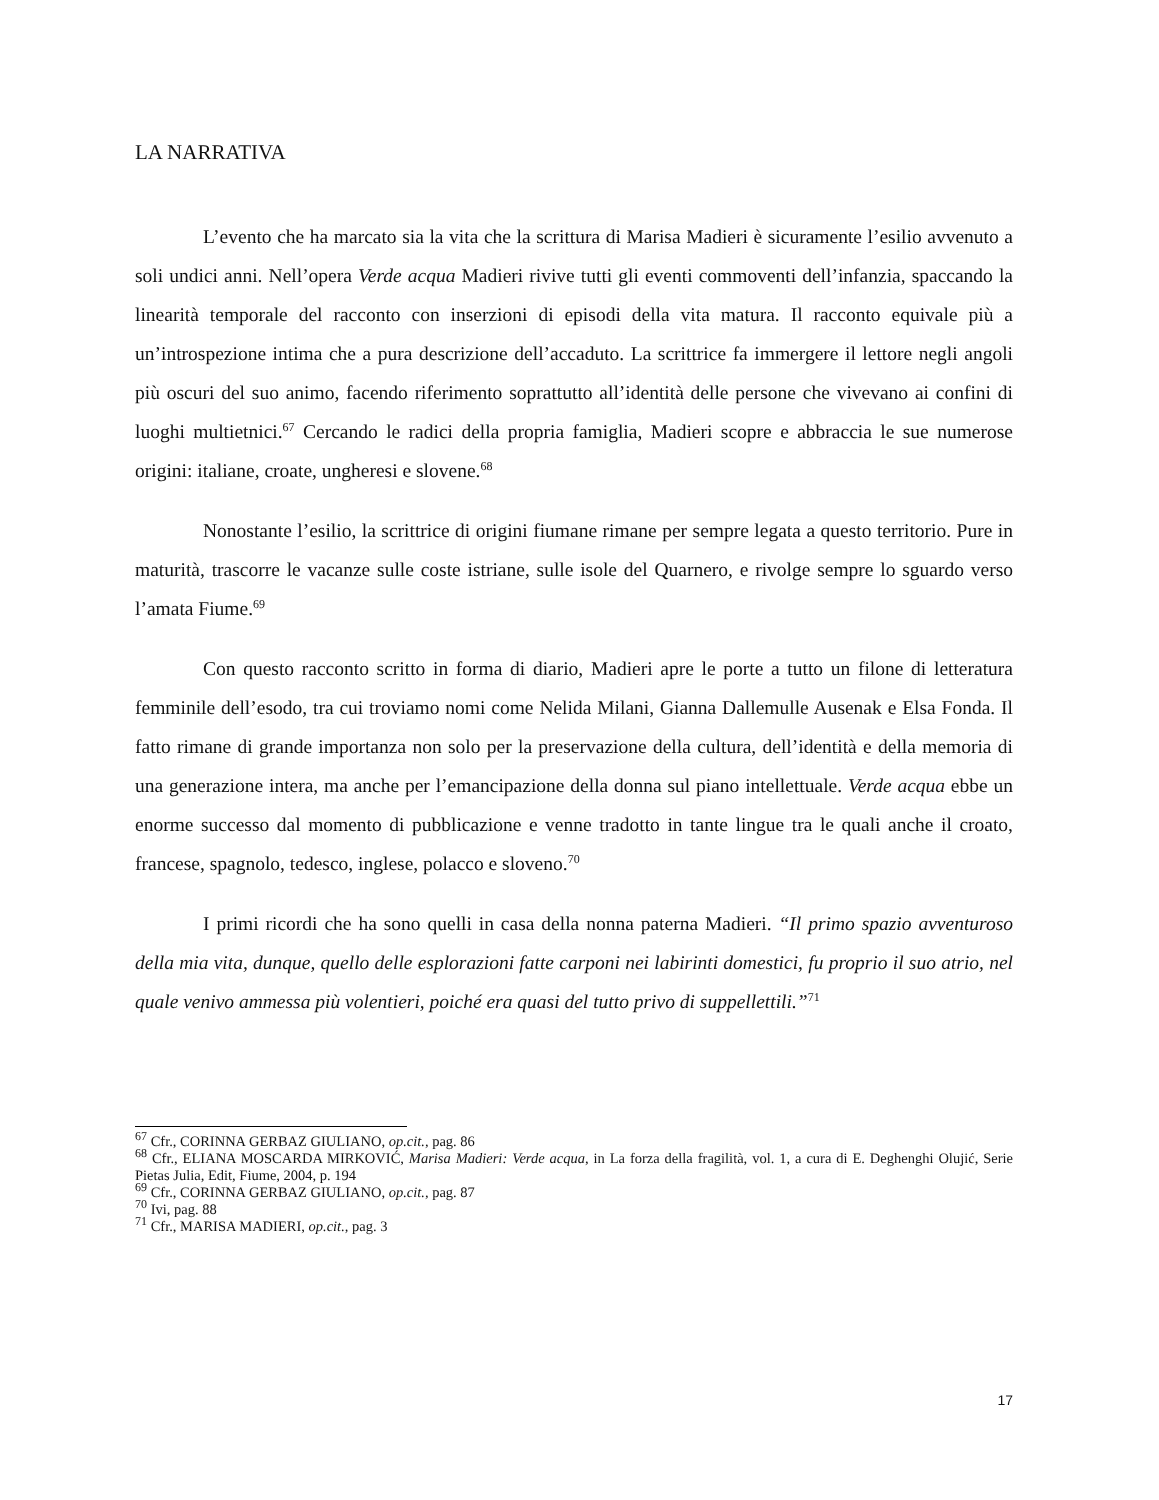LA NARRATIVA
L’evento che ha marcato sia la vita che la scrittura di Marisa Madieri è sicuramente l’esilio avvenuto a soli undici anni. Nell’opera Verde acqua Madieri rivive tutti gli eventi commoventi dell’infanzia, spaccando la linearità temporale del racconto con inserzioni di episodi della vita matura. Il racconto equivale più a un’introspezione intima che a pura descrizione dell’accaduto. La scrittrice fa immergere il lettore negli angoli più oscuri del suo animo, facendo riferimento soprattutto all’identità delle persone che vivevano ai confini di luoghi multietnici.<sup>67</sup> Cercando le radici della propria famiglia, Madieri scopre e abbraccia le sue numerose origini: italiane, croate, ungheresi e slovene.<sup>68</sup>
Nonostante l’esilio, la scrittrice di origini fiumane rimane per sempre legata a questo territorio. Pure in maturità, trascorre le vacanze sulle coste istriane, sulle isole del Quarnero, e rivolge sempre lo sguardo verso l’amata Fiume.<sup>69</sup>
Con questo racconto scritto in forma di diario, Madieri apre le porte a tutto un filone di letteratura femminile dell’esodo, tra cui troviamo nomi come Nelida Milani, Gianna Dallemulle Ausenak e Elsa Fonda. Il fatto rimane di grande importanza non solo per la preservazione della cultura, dell’identità e della memoria di una generazione intera, ma anche per l’emancipazione della donna sul piano intellettuale. Verde acqua ebbe un enorme successo dal momento di pubblicazione e venne tradotto in tante lingue tra le quali anche il croato, francese, spagnolo, tedesco, inglese, polacco e sloveno.<sup>70</sup>
I primi ricordi che ha sono quelli in casa della nonna paterna Madieri. “Il primo spazio avventuroso della mia vita, dunque, quello delle esplorazioni fatte carponi nei labirinti domestici, fu proprio il suo atrio, nel quale venivo ammessa più volentieri, poiché era quasi del tutto privo di suppellettili.”<sup>71</sup>
<sup>67</sup> Cfr., CORINNA GERBAZ GIULIANO, op.cit., pag. 86
<sup>68</sup> Cfr., ELIANA MOSCARDA MIRKOVIĆ, Marisa Madieri: Verde acqua, in La forza della fragilità, vol. 1, a cura di E. Deghenghi Olujić, Serie Pietas Julia, Edit, Fiume, 2004, p. 194
<sup>69</sup> Cfr., CORINNA GERBAZ GIULIANO, op.cit., pag. 87
<sup>70</sup> Ivi, pag. 88
<sup>71</sup> Cfr., MARISA MADIERI, op.cit., pag. 3
17